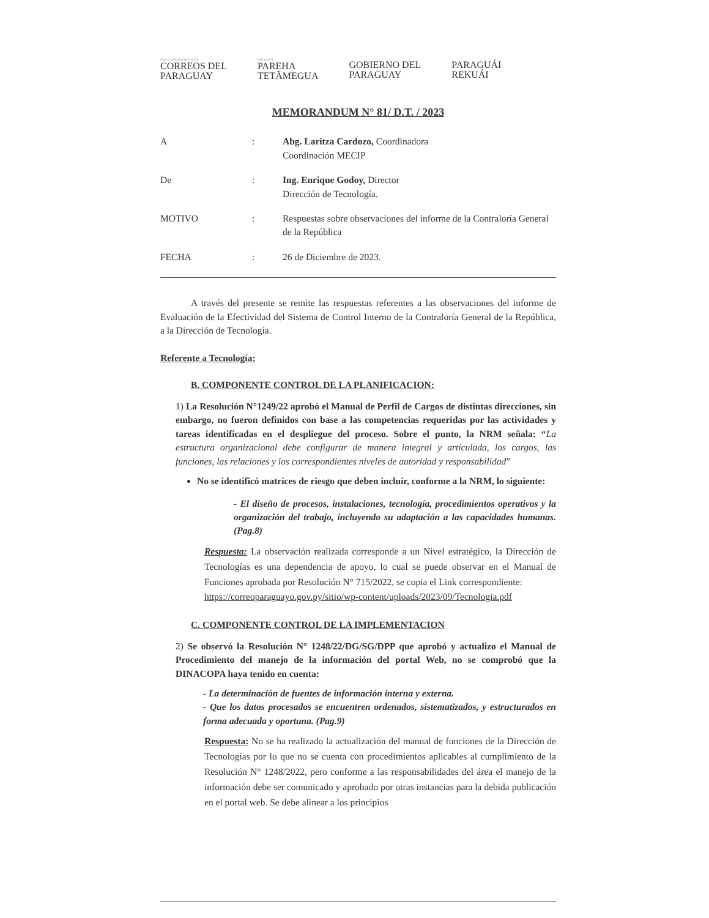DIRECCIÓN NACIONAL DE
CORREOS DEL
PARAGUAY
PARAGUAI
PAREHA
TETÃMEGUA
GOBIERNO DEL
PARAGUAY
PARAGUÁI
REKUÁI
MEMORANDUM N° 81/ D.T. / 2023
| A | : | Abg. Laritza Cardozo, Coordinadora Coordinación MECIP |
| De | : | Ing. Enrique Godoy, Director Dirección de Tecnología. |
| MOTIVO | : | Respuestas sobre observaciones del informe de la Contraloría General de la República |
| FECHA | : | 26 de Diciembre de 2023. |
A través del presente se remite las respuestas referentes a las observaciones del informe de Evaluación de la Efectividad del Sistema de Control Interno de la Contraloría General de la República, a la Dirección de Tecnología.
Referente a Tecnología:
B. COMPONENTE CONTROL DE LA PLANIFICACION:
1) La Resolución N°1249/22 aprobó el Manual de Perfil de Cargos de distintas direcciones, sin embargo, no fueron definidos con base a las competencias requeridas por las actividades y tareas identificadas en el despliegue del proceso. Sobre el punto, la NRM señala: “La estructura organizacional debe configurar de manera integral y articulada, los cargos, las funciones, las relaciones y los correspondientes niveles de autoridad y responsabilidad”
No se identificó matrices de riesgo que deben incluir, conforme a la NRM, lo siguiente:
- El diseño de procesos, instalaciones, tecnología, procedimientos operativos y la organización del trabajo, incluyendo su adaptación a las capacidades humanas. (Pag.8)
Respuesta: La observación realizada corresponde a un Nivel estratégico, la Dirección de Tecnologías es una dependencia de apoyo, lo cual se puede observar en el Manual de Funciones aprobada por Resolución N° 715/2022, se copia el Link correspondiente:
https://correoparaguayo.gov.py/sitio/wp-content/uploads/2023/09/Tecnologia.pdf
C. COMPONENTE CONTROL DE LA IMPLEMENTACION
2) Se observó la Resolución N° 1248/22/DG/SG/DPP que aprobó y actualizo el Manual de Procedimiento del manejo de la información del portal Web, no se comprobó que la DINACOPA haya tenido en cuenta:
- La determinación de fuentes de información interna y externa.
- Que los datos procesados se encuentren ordenados, sistematizados, y estructurados en forma adecuada y oportuna. (Pag.9)
Respuesta: No se ha realizado la actualización del manual de funciones de la Dirección de Tecnologías por lo que no se cuenta con procedimientos aplicables al cumplimiento de la Resolución N° 1248/2022, pero conforme a las responsabilidades del área el manejo de la información debe ser comunicado y aprobado por otras instancias para la debida publicación en el portal web. Se debe alinear a los principios